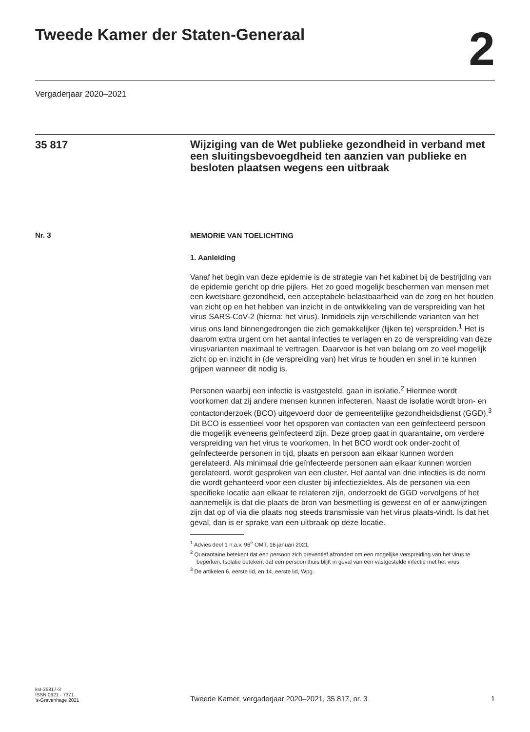Tweede Kamer der Staten-Generaal
2
Vergaderjaar 2020–2021
35 817
Wijziging van de Wet publieke gezondheid in verband met een sluitingsbevoegdheid ten aanzien van publieke en besloten plaatsen wegens een uitbraak
Nr. 3
MEMORIE VAN TOELICHTING
1. Aanleiding
Vanaf het begin van deze epidemie is de strategie van het kabinet bij de bestrijding van de epidemie gericht op drie pijlers. Het zo goed mogelijk beschermen van mensen met een kwetsbare gezondheid, een acceptabele belastbaarheid van de zorg en het houden van zicht op en het hebben van inzicht in de ontwikkeling van de verspreiding van het virus SARS-CoV-2 (hierna: het virus). Inmiddels zijn verschillende varianten van het virus ons land binnengedrongen die zich gemakkelijker (lijken te) verspreiden.<sup>1</sup> Het is daarom extra urgent om het aantal infecties te verlagen en zo de verspreiding van deze virusvarianten maximaal te vertragen. Daarvoor is het van belang om zo veel mogelijk zicht op en inzicht in (de verspreiding van) het virus te houden en snel in te kunnen grijpen wanneer dit nodig is.
Personen waarbij een infectie is vastgesteld, gaan in isolatie.<sup>2</sup> Hiermee wordt voorkomen dat zij andere mensen kunnen infecteren. Naast de isolatie wordt bron- en contactonderzoek (BCO) uitgevoerd door de gemeentelijke gezondheidsdienst (GGD).<sup>3</sup> Dit BCO is essentieel voor het opsporen van contacten van een geïnfecteerd persoon die mogelijk eveneens geïnfecteerd zijn. Deze groep gaat in quarantaine, om verdere verspreiding van het virus te voorkomen. In het BCO wordt ook onder-zocht of geïnfecteerde personen in tijd, plaats en persoon aan elkaar kunnen worden gerelateerd. Als minimaal drie geïnfecteerde personen aan elkaar kunnen worden gerelateerd, wordt gesproken van een cluster. Het aantal van drie infecties is de norm die wordt gehanteerd voor een cluster bij infectieziektes. Als de personen via een specifieke locatie aan elkaar te relateren zijn, onderzoekt de GGD vervolgens of het aannemelijk is dat die plaats de bron van besmetting is geweest en of er aanwijzingen zijn dat op of via die plaats nog steeds transmissie van het virus plaats-vindt. Is dat het geval, dan is er sprake van een uitbraak op deze locatie.
<sup>1</sup> Advies deel 1 n.a.v. 96<sup>e</sup> OMT, 16 januari 2021.
<sup>2</sup> Quarantaine betekent dat een persoon zich preventief afzondert om een mogelijke verspreiding van het virus te beperken. Isolatie betekent dat een persoon thuis blijft in geval van een vastgestelde infectie met het virus.
<sup>3</sup> De artikelen 6, eerste lid, en 14, eerste lid, Wpg.
kst-35817-3
ISSN 0921 - 7371
’s-Gravenhage 2021
Tweede Kamer, vergaderjaar 2020–2021, 35 817, nr. 3
1